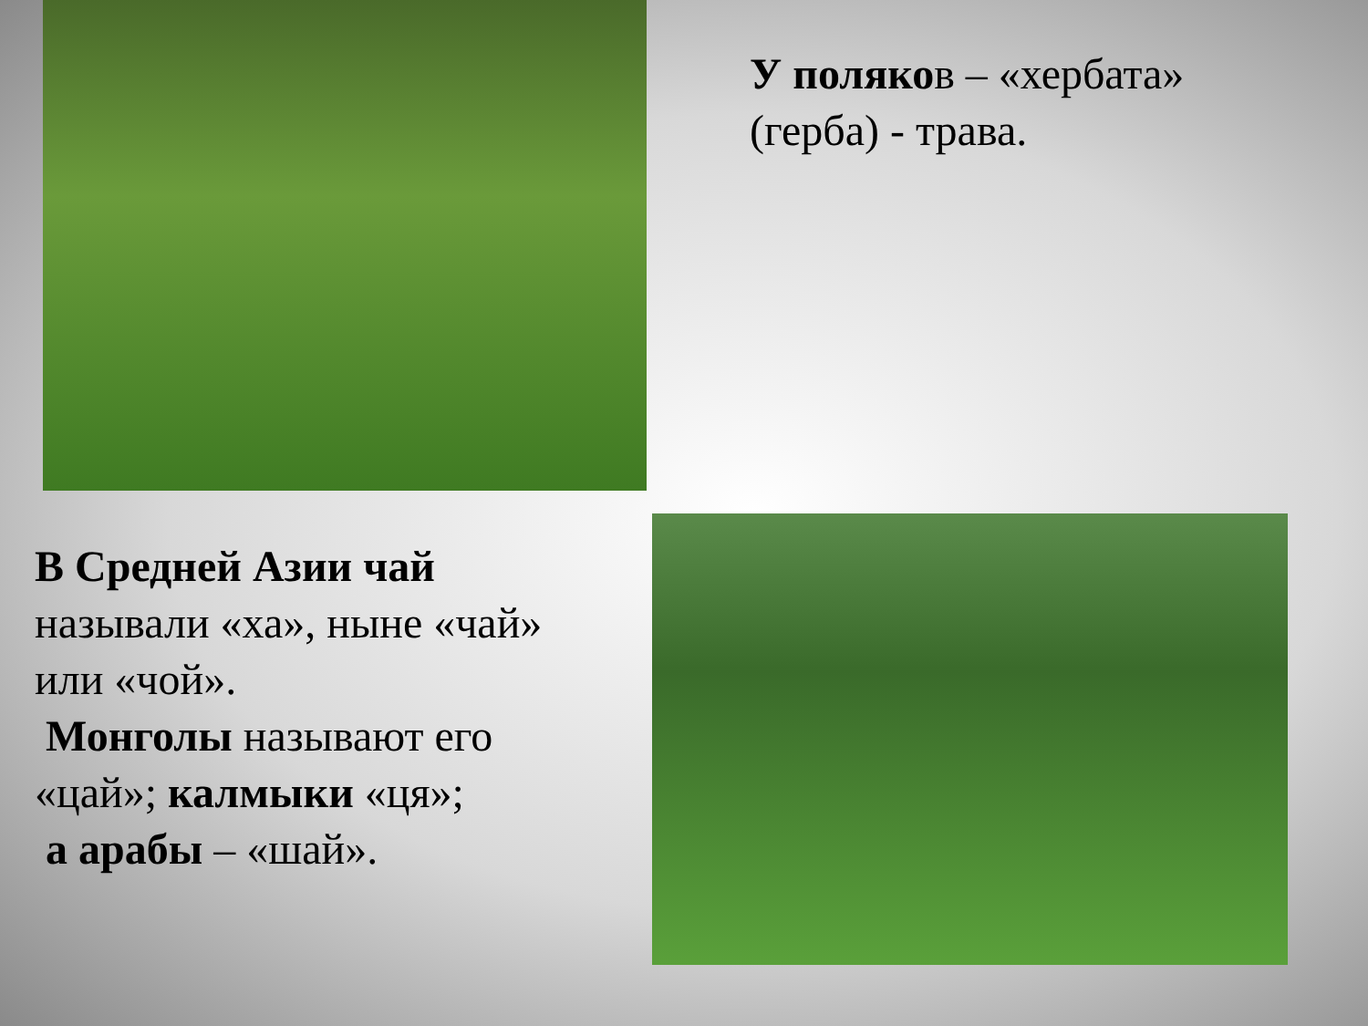У поляков – «хербата» (герба) - трава.
В Средней Азии чай называли «ха», ныне «чай» или «чой».
Монголы называют его «цай»; калмыки «ця»;
а арабы – «шай».